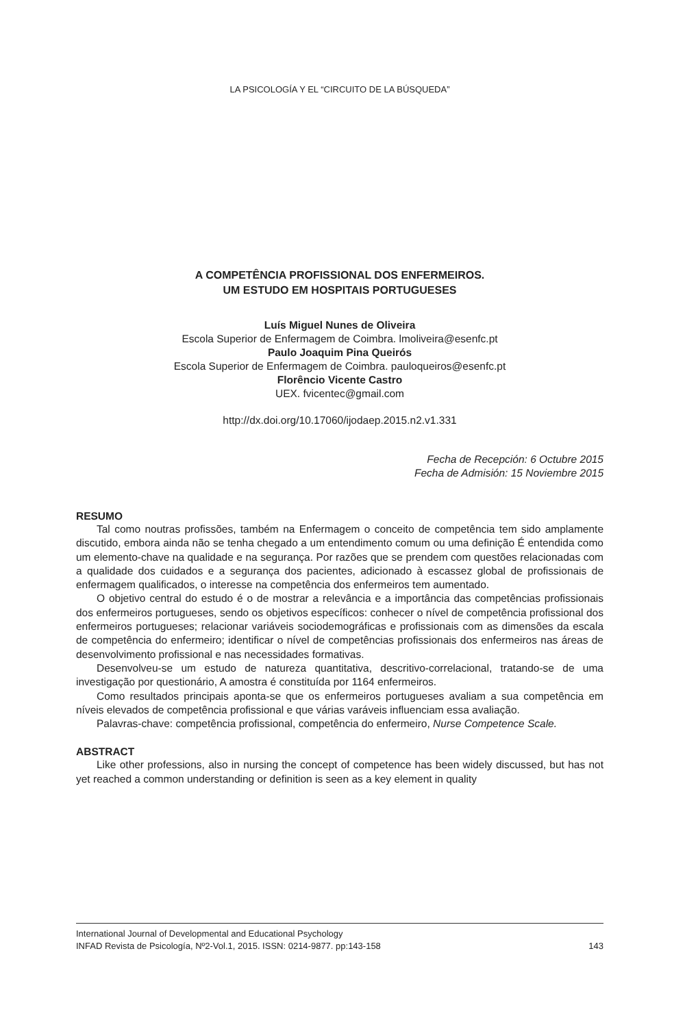LA PSICOLOGÍA Y EL “CIRCUITO DE LA BÚSQUEDA”
A COMPETÊNCIA PROFISSIONAL DOS ENFERMEIROS.
UM ESTUDO EM HOSPITAIS PORTUGUESES
Luís Miguel Nunes de Oliveira
Escola Superior de Enfermagem de Coimbra. lmoliveira@esenfc.pt
Paulo Joaquim Pina Queirós
Escola Superior de Enfermagem de Coimbra. pauloqueiros@esenfc.pt
Florêncio Vicente Castro
UEX. fvicentec@gmail.com
http://dx.doi.org/10.17060/ijodaep.2015.n2.v1.331
Fecha de Recepción: 6 Octubre 2015
Fecha de Admisión: 15 Noviembre 2015
RESUMO
Tal como noutras profissões, também na Enfermagem o conceito de competência tem sido amplamente discutido, embora ainda não se tenha chegado a um entendimento comum ou uma definição É entendida como um elemento-chave na qualidade e na segurança. Por razões que se prendem com questões relacionadas com a qualidade dos cuidados e a segurança dos pacientes, adicionado à escassez global de profissionais de enfermagem qualificados, o interesse na competência dos enfermeiros tem aumentado.
O objetivo central do estudo é o de mostrar a relevância e a importância das competências profissionais dos enfermeiros portugueses, sendo os objetivos específicos: conhecer o nível de competência profissional dos enfermeiros portugueses; relacionar variáveis sociodemográficas e profissionais com as dimensões da escala de competência do enfermeiro; identificar o nível de competências profissionais dos enfermeiros nas áreas de desenvolvimento profissional e nas necessidades formativas.
Desenvolveu-se um estudo de natureza quantitativa, descritivo-correlacional, tratando-se de uma investigação por questionário, A amostra é constituída por 1164 enfermeiros.
Como resultados principais aponta-se que os enfermeiros portugueses avaliam a sua competência em níveis elevados de competência profissional e que várias varáveis influenciam essa avaliação.
Palavras-chave: competência profissional, competência do enfermeiro, Nurse Competence Scale.
ABSTRACT
Like other professions, also in nursing the concept of competence has been widely discussed, but has not yet reached a common understanding or definition is seen as a key element in quality
International Journal of Developmental and Educational Psychology
INFAD Revista de Psicología, Nº2-Vol.1, 2015. ISSN: 0214-9877. pp:143-158 143